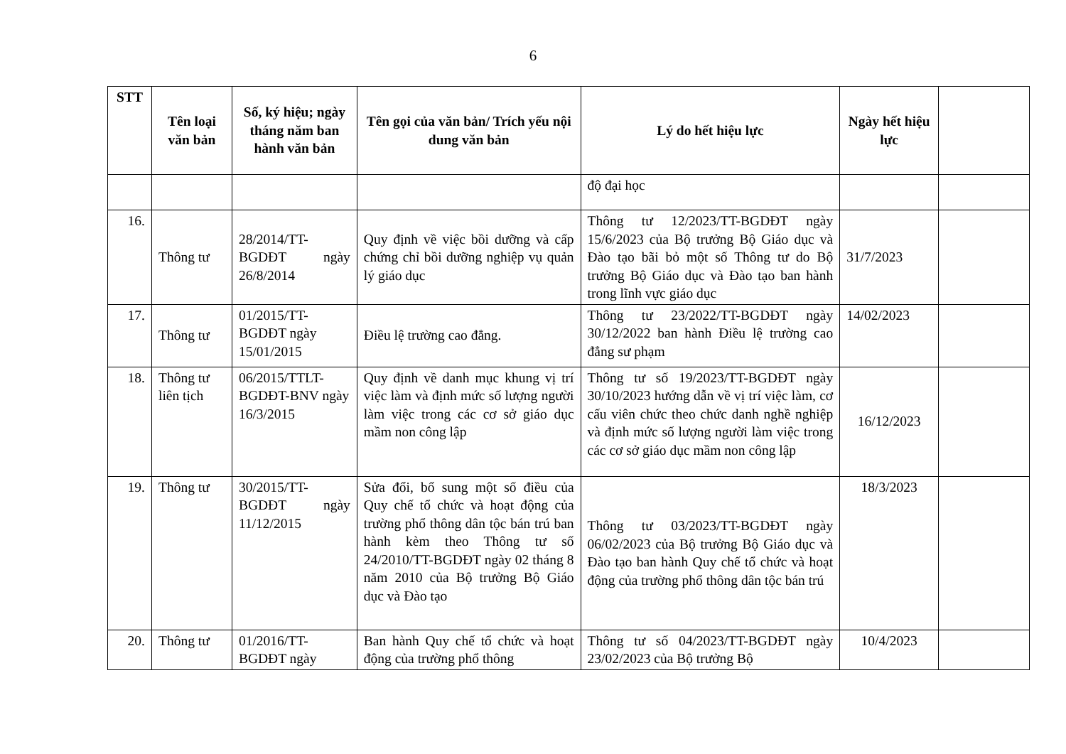6
| STT | Tên loại văn bản | Số, ký hiệu; ngày tháng năm ban hành văn bản | Tên gọi của văn bản/ Trích yếu nội dung văn bản | Lý do hết hiệu lực | Ngày hết hiệu lực | |
| --- | --- | --- | --- | --- | --- | --- |
| | | | | độ đại học | | |
| 16. | Thông tư | 28/2014/TT-BGDĐT ngày 26/8/2014 | Quy định về việc bồi dưỡng và cấp chứng chỉ bồi dưỡng nghiệp vụ quản lý giáo dục | Thông tư 12/2023/TT-BGDĐT ngày 15/6/2023 của Bộ trưởng Bộ Giáo dục và Đào tạo bãi bỏ một số Thông tư do Bộ trưởng Bộ Giáo dục và Đào tạo ban hành trong lĩnh vực giáo dục | 31/7/2023 | |
| 17. | Thông tư | 01/2015/TT-BGDĐT ngày 15/01/2015 | Điều lệ trường cao đẳng. | Thông tư 23/2022/TT-BGDĐT ngày 30/12/2022 ban hành Điều lệ trường cao đẳng sư phạm | 14/02/2023 | |
| 18. | Thông tư liên tịch | 06/2015/TTLT-BGDĐT-BNV ngày 16/3/2015 | Quy định về danh mục khung vị trí việc làm và định mức số lượng người làm việc trong các cơ sở giáo dục mầm non công lập | Thông tư số 19/2023/TT-BGDĐT ngày 30/10/2023 hướng dẫn về vị trí việc làm, cơ cấu viên chức theo chức danh nghề nghiệp và định mức số lượng người làm việc trong các cơ sở giáo dục mầm non công lập | 16/12/2023 | |
| 19. | Thông tư | 30/2015/TT-BGDĐT ngày 11/12/2015 | Sửa đổi, bổ sung một số điều của Quy chế tổ chức và hoạt động của trường phổ thông dân tộc bán trú ban hành kèm theo Thông tư số 24/2010/TT-BGDĐT ngày 02 tháng 8 năm 2010 của Bộ trưởng Bộ Giáo dục và Đào tạo | Thông tư 03/2023/TT-BGDĐT ngày 06/02/2023 của Bộ trưởng Bộ Giáo dục và Đào tạo ban hành Quy chế tổ chức và hoạt động của trường phổ thông dân tộc bán trú | 18/3/2023 | |
| 20. | Thông tư | 01/2016/TT-BGDĐT ngày | Ban hành Quy chế tổ chức và hoạt động của trường phổ thông | Thông tư số 04/2023/TT-BGDĐT ngày 23/02/2023 của Bộ trưởng Bộ | 10/4/2023 | |